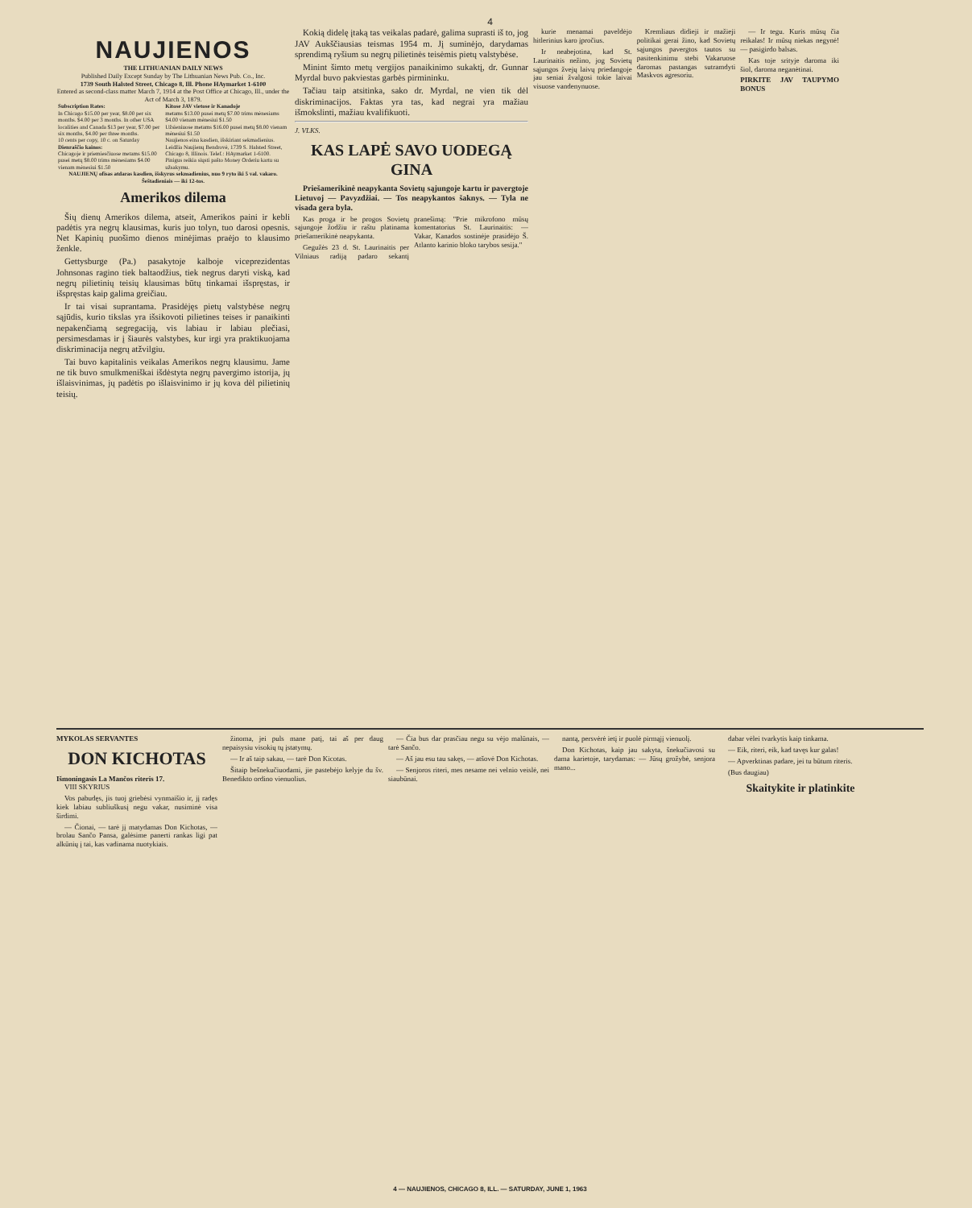4
NAUJIENOS
THE LITHUANIAN DAILY NEWS
Published Daily Except Sunday by The Lithuanian News Pub. Co., Inc.
1739 South Halsted Street, Chicago 8, Ill. Phone HAymarket 1-6100
Entered as second-class matter March 7, 1914 at the Post Office at Chicago, Ill., under the Act of March 3, 1879.
| Subscription Rates: In Chicago $15.00 per year, $8.00 per six months. $4.00 per 3 months. In other USA localities and Canada $13 per year, $7.00 per six months, $4.00 per three months. 10 cents per copy, 10 c. on Saturday Dienraščio kainos: Chicagoje ir priemiesčiuose metams $15.00 pusei metų $8.00 trims mėnesiams $4.00 vienam mėnesiui $1.50 | Kitose JAV vietose ir Kanadoje metams $13.00 pusei metų $7.00 trims mėnesiams $4.00 vienam mėnesiui $1.50 Užsieniuose metams $16.00 pusei metų $8.00 vienam mėnesiui $1.50 Naujienos eina kasdien, išskiriant sekmadienius. Leidžia Naujienų Bendrovė, 1739 S. Halsted Street, Chicago 8, Illinois. Telef.: HAymarket 1-6100. Pinigus reikia siųsti pašto Money Orderiu kartu su užsakymu. |
NAUJIENŲ ofisas atdaras kasdien, išskyrus sekmadienius, nuo 9 ryto iki 5 val. vakaro. Šeštadieniais — iki 12-tos.
Amerikos dilema
Šių dienų Amerikos dilema, atseit, Amerikos paini ir kebli padėtis yra negrų klausimas, kuris juo tolyn, tuo darosi opesnis. Net Kapinių puošimo dienos minėjimas praėjo to klausimo ženkle.
Gettysburge (Pa.) pasakytoje kalboje viceprezidentas Johnsonas ragino tiek baltaodžius, tiek negrus daryti viską, kad negrų pilietinių teisių klausimas būtų tinkamai išspręstas, ir išspręstas kaip galima greičiau.
Ir tai visai suprantama. Prasidėjęs pietų valstybėse negrų sąjūdis, kurio tikslas yra išsikovoti pilietines teises ir panaikinti nepakenčiamą segregaciją, vis labiau ir labiau plečiasi, persimesdamas ir į šiaurės valstybes, kur irgi yra praktikuojama diskriminacija negrų atžvilgiu.
Tai buvo kapitalinis veikalas Amerikos negrų klausimu. Jame ne tik buvo smulkmeniškai išdėstyta negrų pavergimo istorija, jų išlaisvinimas, jų padėtis po išlaisvinimo ir jų kova dėl pilietinių teisių.
Kokią didelę įtaką tas veikalas padarė, galima suprasti iš to, jog JAV Aukščiausias teismas 1954 m. Jį suminėjo, darydamas sprendimą ryšium su negrų pilietinės teisėmis pietų valstybėse.
Minint šimto metų vergijos panaikinimo sukaktį, dr. Gunnar Myrdal buvo pakviestas garbės pirmininku.
Tačiau taip atsitinka, sako dr. Myrdal, ne vien tik dėl diskriminacijos. Faktas yra tas, kad negrai yra mažiau išmokslinti, mažiau kvalifikuoti.
J. VLKS.
KAS LAPĖ SAVO UODEGĄ GINA
Priešamerikinė neapykanta Sovietų sąjungoje kartu ir pavergtoje Lietuvoj — Pavyzdžiai. — Tos neapykantos šaknys. — Tyla ne visada gera byla.
Kas proga ir be progos Sovietų sąjungoje žodžiu ir raštu platinama priešamerikinė neapykanta.
Gegužės 23 d. St. Laurinaitis per Vilniaus radiją padaro sekantį pranešimą: "Prie mikrofono mūsų komentatorius St. Laurinaitis: — Vakar, Kanados sostinėje prasidėjo Š. Atlanto karinio bloko tarybos sesija."
kurie menamai paveldėjo hitlerinius karo įpročius.
Ir neabejotina, kad St. Laurinaitis nežino, jog Sovietų sąjungos žvejų laivų priedangoje jau seniai žvalgosi tokie laivai visuose vandenynuose.
Kremliaus didieji ir mažieji politikai gerai žino, kad Sovietų sąjungos pavergtos tautos su pasitenkinimu stebi Vakaruose daromas pastangas sutramdyti Maskvos agresoriu.
— Ir tegu. Kuris mūsų čia reikalas! Ir mūsų niekas negynė! — pasigirdo balsas.
Kas toje srityje daroma iki šiol, daroma neganėtinai.
PIRKITE JAV TAUPYMO BONUS
MYKOLAS SERVANTES
DON KICHOTAS
Išmoningasis La Mančos riteris 17.
VIII SKYRIUS
Vos pabudęs, jis tuoj griebėsi vynmaišio ir, jį radęs kiek labiau subliuškusį negu vakar, nusiminė visa širdimi.
— Čionai, — tarė jį matydamas Don Kichotas, — brolau Sančo Pansa, galėsime panerti rankas ligi pat alkūnių į tai, kas vadinama nuotykiais.
žinoma, jei puls mane patį, tai aš per daug nepaisysiu visokių tų įstatymų.
— Ir aš taip sakau, — tarė Don Kicotas.
Šitaip bešnekučiuodami, jie pastebėjo kelyje du šv. Benedikto ordino vienuolius.
— Čia bus dar prasčiau negu su vėjo malūnais, — tarė Sančo.
— Aš jau esu tau sakęs, — atšovė Don Kichotas.
— Senjoros riteri, mes nesame nei velnio veislė, nei siaubūnai.
nantą, persvėrė ietį ir puolė pirmąjį vienuolį.
Don Kichotas, kaip jau sakyta, šnekučiavosi su dama karietoje, tarydamas: — Jūsų grožybė, senjora mano...
dabar vėlei tvarkytis kaip tinkama.
— Eik, riteri, eik, kad tavęs kur galas!
— Apverktinas padare, jei tu būtum riteris.
(Bus daugiau)
Skaitykite ir platinkite
4 — NAUJIENOS, CHICAGO 8, ILL. — SATURDAY, JUNE 1, 1963